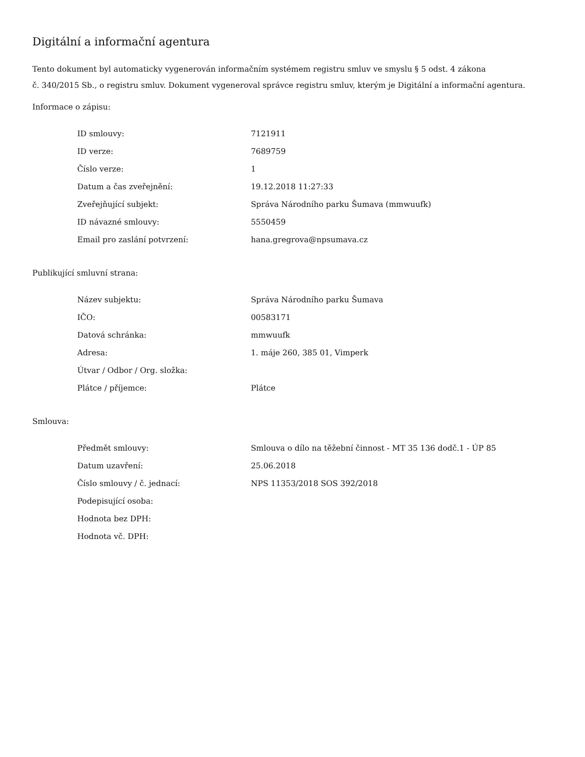Digitální a informační agentura
Tento dokument byl automaticky vygenerován informačním systémem registru smluv ve smyslu § 5 odst. 4 zákona
č. 340/2015 Sb., o registru smluv. Dokument vygeneroval správce registru smluv, kterým je Digitální a informační agentura.
Informace o zápisu:
| ID smlouvy: | 7121911 |
| ID verze: | 7689759 |
| Číslo verze: | 1 |
| Datum a čas zveřejnění: | 19.12.2018 11:27:33 |
| Zveřejňující subjekt: | Správa Národního parku Šumava (mmwuufk) |
| ID návazné smlouvy: | 5550459 |
| Email pro zaslání potvrzení: | hana.gregrova@npsumava.cz |
Publikující smluvní strana:
| Název subjektu: | Správa Národního parku Šumava |
| IČO: | 00583171 |
| Datová schránka: | mmwuufk |
| Adresa: | 1. máje 260, 385 01, Vimperk |
| Útvar / Odbor / Org. složka: | |
| Plátce / příjemce: | Plátce |
Smlouva:
| Předmět smlouvy: | Smlouva o dílo na těžební činnost - MT 35 136 dodč.1 - ÚP 85 |
| Datum uzavření: | 25.06.2018 |
| Číslo smlouvy / č. jednací: | NPS 11353/2018 SOS 392/2018 |
| Podepisující osoba: | |
| Hodnota bez DPH: | |
| Hodnota vč. DPH: | |